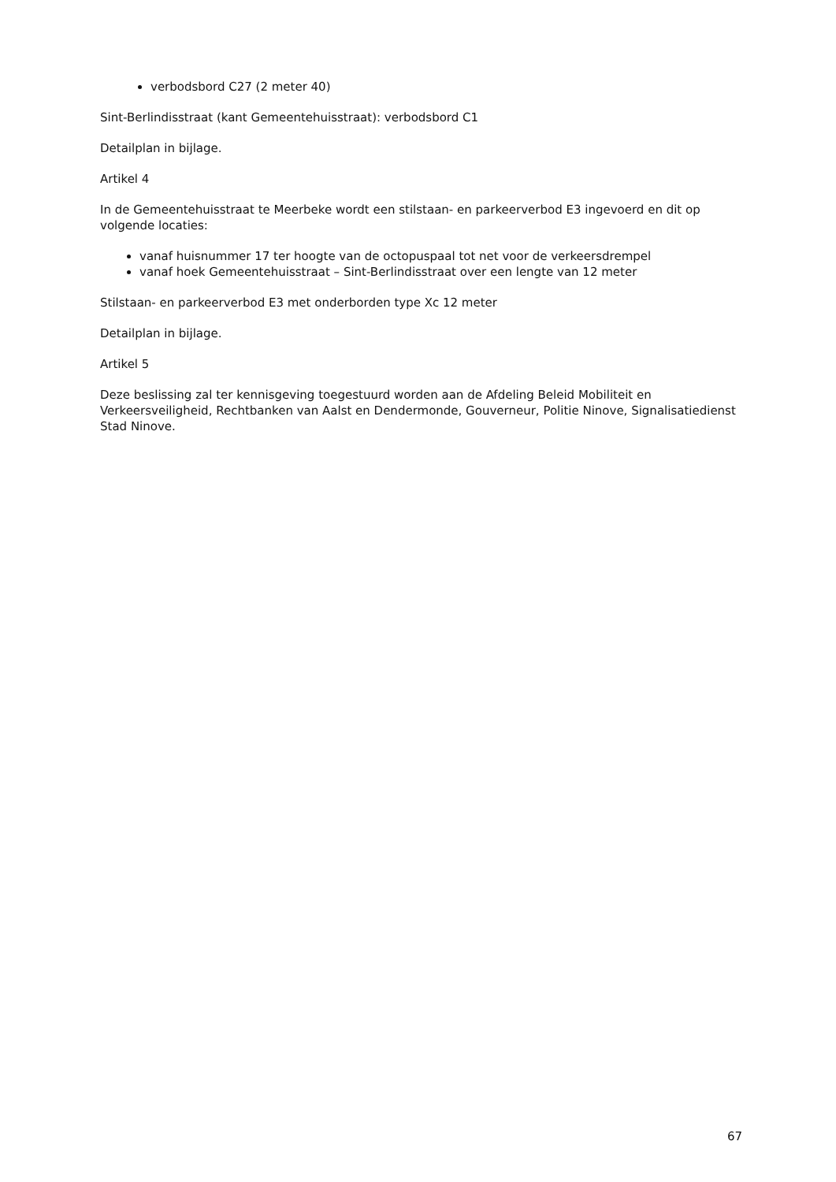verbodsbord C27 (2 meter 40)
Sint-Berlindisstraat (kant Gemeentehuisstraat): verbodsbord C1
Detailplan in bijlage.
Artikel 4
In de Gemeentehuisstraat te Meerbeke wordt een stilstaan- en parkeerverbod E3 ingevoerd en dit op volgende locaties:
vanaf huisnummer 17 ter hoogte van de octopuspaal tot net voor de verkeersdrempel
vanaf hoek Gemeentehuisstraat – Sint-Berlindisstraat over een lengte van 12 meter
Stilstaan- en parkeerverbod E3 met onderborden type Xc 12 meter
Detailplan in bijlage.
Artikel 5
Deze beslissing zal ter kennisgeving toegestuurd worden aan de Afdeling Beleid Mobiliteit en Verkeersveiligheid, Rechtbanken van Aalst en Dendermonde, Gouverneur, Politie Ninove, Signalisatiedienst Stad Ninove.
67